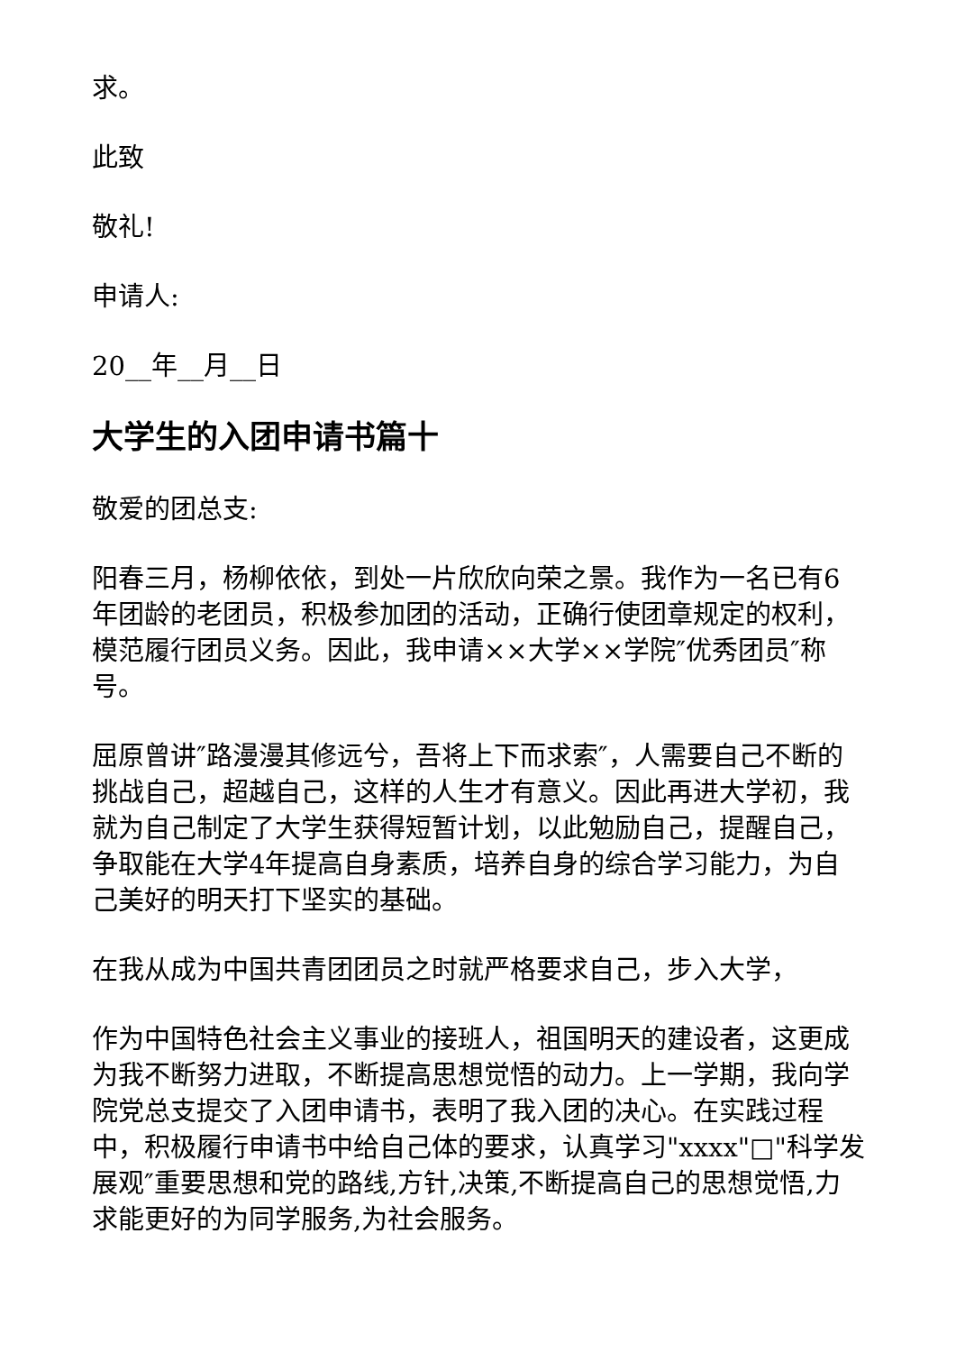求。
此致
敬礼!
申请人:
20__年__月__日
大学生的入团申请书篇十
敬爱的团总支:
阳春三月，杨柳依依，到处一片欣欣向荣之景。我作为一名已有6年团龄的老团员，积极参加团的活动，正确行使团章规定的权利，模范履行团员义务。因此，我申请××大学××学院″优秀团员″称号。
屈原曾讲″路漫漫其修远兮，吾将上下而求索″，人需要自己不断的挑战自己，超越自己，这样的人生才有意义。因此再进大学初，我就为自己制定了大学生获得短暂计划，以此勉励自己，提醒自己，争取能在大学4年提高自身素质，培养自身的综合学习能力，为自己美好的明天打下坚实的基础。
在我从成为中国共青团团员之时就严格要求自己，步入大学，
作为中国特色社会主义事业的接班人，祖国明天的建设者，这更成为我不断努力进取，不断提高思想觉悟的动力。上一学期，我向学院党总支提交了入团申请书，表明了我入团的决心。在实践过程中，积极履行申请书中给自己体的要求，认真学习"xxxx"□"科学发展观″重要思想和党的路线,方针,决策,不断提高自己的思想觉悟,力求能更好的为同学服务,为社会服务。